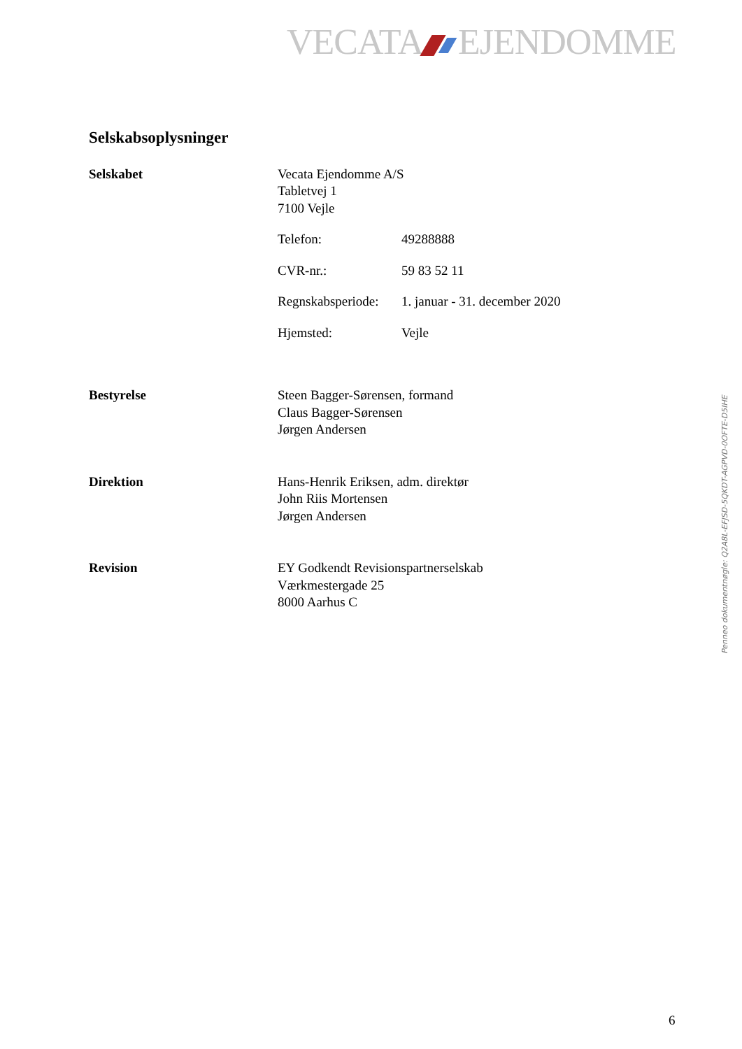VECATA EJENDOMME
Selskabsoplysninger
Selskabet Vecata Ejendomme A/S
Tabletvej 1
7100 Vejle
Telefon: 49288888
CVR-nr.: 59 83 52 11
Regnskabsperiode: 1. januar - 31. december 2020
Hjemsted: Vejle
Bestyrelse Steen Bagger-Sørensen, formand
Claus Bagger-Sørensen
Jørgen Andersen
Direktion Hans-Henrik Eriksen, adm. direktør
John Riis Mortensen
Jørgen Andersen
Revision EY Godkendt Revisionspartnerselskab
Værkmestergade 25
8000 Aarhus C
Penneo dokumentnøgle: Q2A8L-EFJSD-5QKDT-AGPVD-0OFTE-D5IHE
6